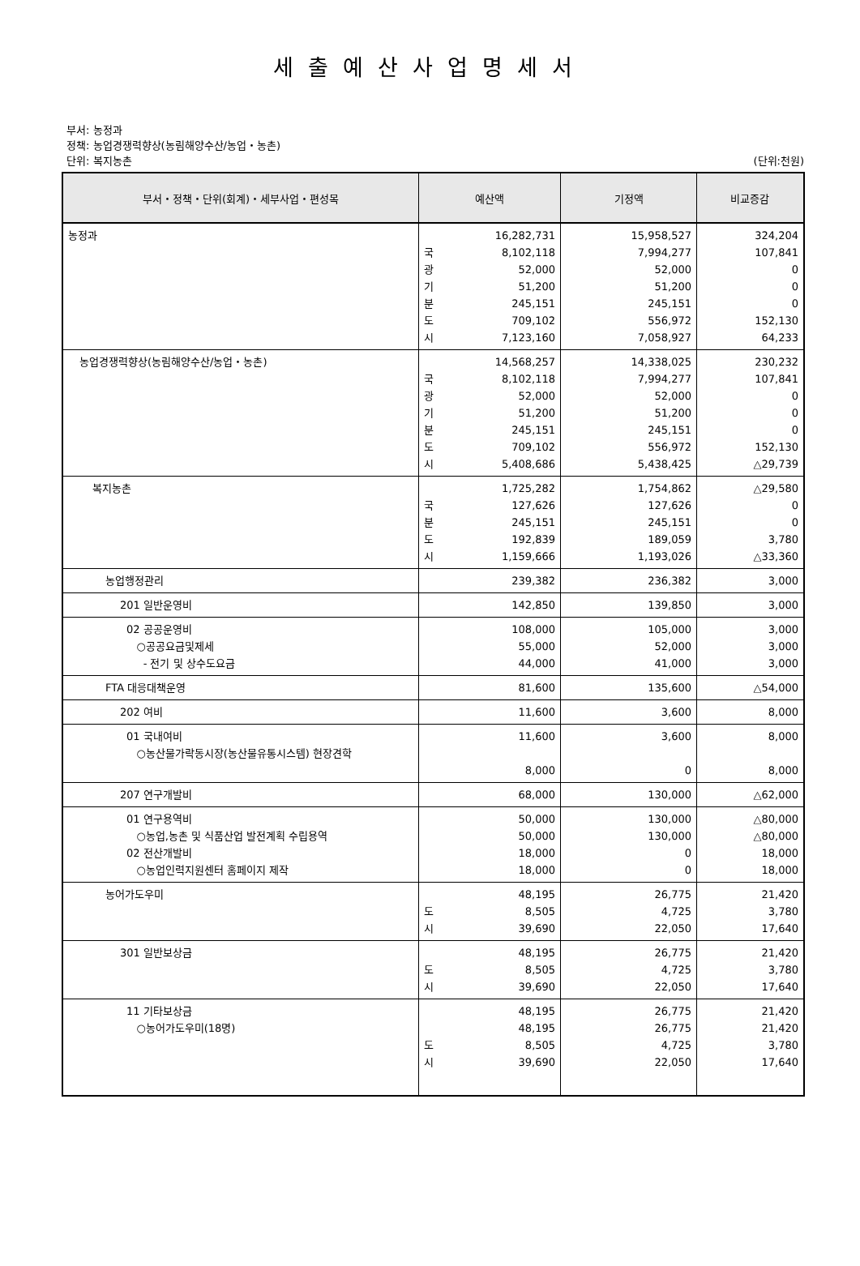세출예산사업명세서
부서: 농정과
정책: 농업경쟁력향상(농림해양수산/농업・농촌)
단위: 복지농촌 (단위:천원)
| 부서・정책・단위(회계)・세부사업・편성목 | 예산액 | 기정액 | 비교증감 |
| --- | --- | --- | --- |
| 농정과 | 16,282,731 국 8,102,118 광 52,000 기 51,200 분 245,151 도 709,102 시 7,123,160 | 15,958,527 7,994,277 52,000 51,200 245,151 556,972 7,058,927 | 324,204 107,841 0 0 0 152,130 64,233 |
| 농업경쟁력향상(농림해양수산/농업・농촌) | 14,568,257 국 8,102,118 광 52,000 기 51,200 분 245,151 도 709,102 시 5,408,686 | 14,338,025 7,994,277 52,000 51,200 245,151 556,972 5,438,425 | 230,232 107,841 0 0 0 152,130 △29,739 |
| 복지농촌 | 1,725,282 국 127,626 분 245,151 도 192,839 시 1,159,666 | 1,754,862 127,626 245,151 189,059 1,193,026 | △29,580 0 0 3,780 △33,360 |
| 농업행정관리 | 239,382 | 236,382 | 3,000 |
| 201 일반운영비 | 142,850 | 139,850 | 3,000 |
| 02 공공운영비 ○공공요금및제세 - 전기 및 상수도요금 | 108,000 55,000 44,000 | 105,000 52,000 41,000 | 3,000 3,000 3,000 |
| FTA 대응대책운영 | 81,600 | 135,600 | △54,000 |
| 202 여비 | 11,600 | 3,600 | 8,000 |
| 01 국내여비 ○농산물가락동시장(농산물유통시스템) 현장견학 | 11,600 8,000 | 3,600 0 | 8,000 8,000 |
| 207 연구개발비 | 68,000 | 130,000 | △62,000 |
| 01 연구용역비 ○농업,농촌 및 식품산업 발전계획 수립용역 02 전산개발비 ○농업인력지원센터 홈페이지 제작 | 50,000 50,000 18,000 18,000 | 130,000 130,000 0 0 | △80,000 △80,000 18,000 18,000 |
| 농어가도우미 | 48,195 도 8,505 시 39,690 | 26,775 4,725 22,050 | 21,420 3,780 17,640 |
| 301 일반보상금 | 48,195 도 8,505 시 39,690 | 26,775 4,725 22,050 | 21,420 3,780 17,640 |
| 11 기타보상금 ○농어가도우미(18명) | 48,195 48,195 도 8,505 시 39,690 | 26,775 26,775 4,725 22,050 | 21,420 21,420 3,780 17,640 |